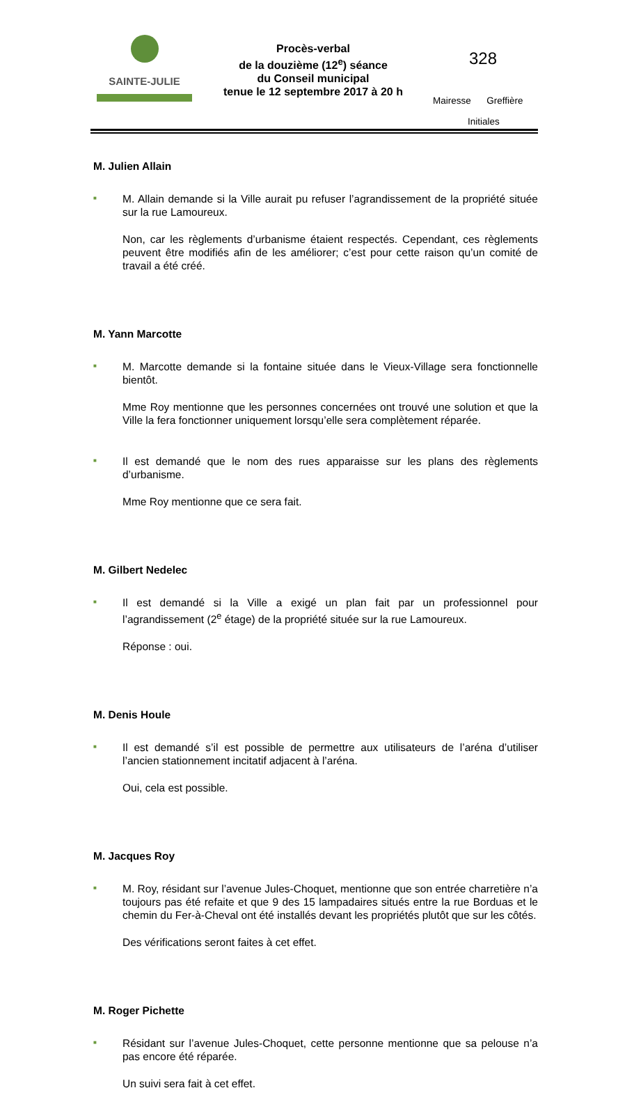SAINTE-JULIE
Procès-verbal
de la douzième (12<sup>e</sup>) séance
du Conseil municipal
tenue le 12 septembre 2017 à 20 h
328
Mairesse Greffière
Initiales
M. Julien Allain
■
M. Allain demande si la Ville aurait pu refuser l’agrandissement de la propriété située sur la rue Lamoureux.
Non, car les règlements d’urbanisme étaient respectés. Cependant, ces règlements peuvent être modifiés afin de les améliorer; c’est pour cette raison qu’un comité de travail a été créé.
M. Yann Marcotte
■
M. Marcotte demande si la fontaine située dans le Vieux-Village sera fonctionnelle bientôt.
Mme Roy mentionne que les personnes concernées ont trouvé une solution et que la Ville la fera fonctionner uniquement lorsqu’elle sera complètement réparée.
■
Il est demandé que le nom des rues apparaisse sur les plans des règlements d’urbanisme.
Mme Roy mentionne que ce sera fait.
M. Gilbert Nedelec
■
Il est demandé si la Ville a exigé un plan fait par un professionnel pour l’agrandissement (2<sup>e</sup> étage) de la propriété située sur la rue Lamoureux.
Réponse : oui.
M. Denis Houle
■
Il est demandé s’il est possible de permettre aux utilisateurs de l’aréna d’utiliser l’ancien stationnement incitatif adjacent à l’aréna.
Oui, cela est possible.
M. Jacques Roy
■
M. Roy, résidant sur l’avenue Jules-Choquet, mentionne que son entrée charretière n’a toujours pas été refaite et que 9 des 15 lampadaires situés entre la rue Borduas et le chemin du Fer-à-Cheval ont été installés devant les propriétés plutôt que sur les côtés.
Des vérifications seront faites à cet effet.
M. Roger Pichette
■
Résidant sur l’avenue Jules-Choquet, cette personne mentionne que sa pelouse n’a pas encore été réparée.
Un suivi sera fait à cet effet.